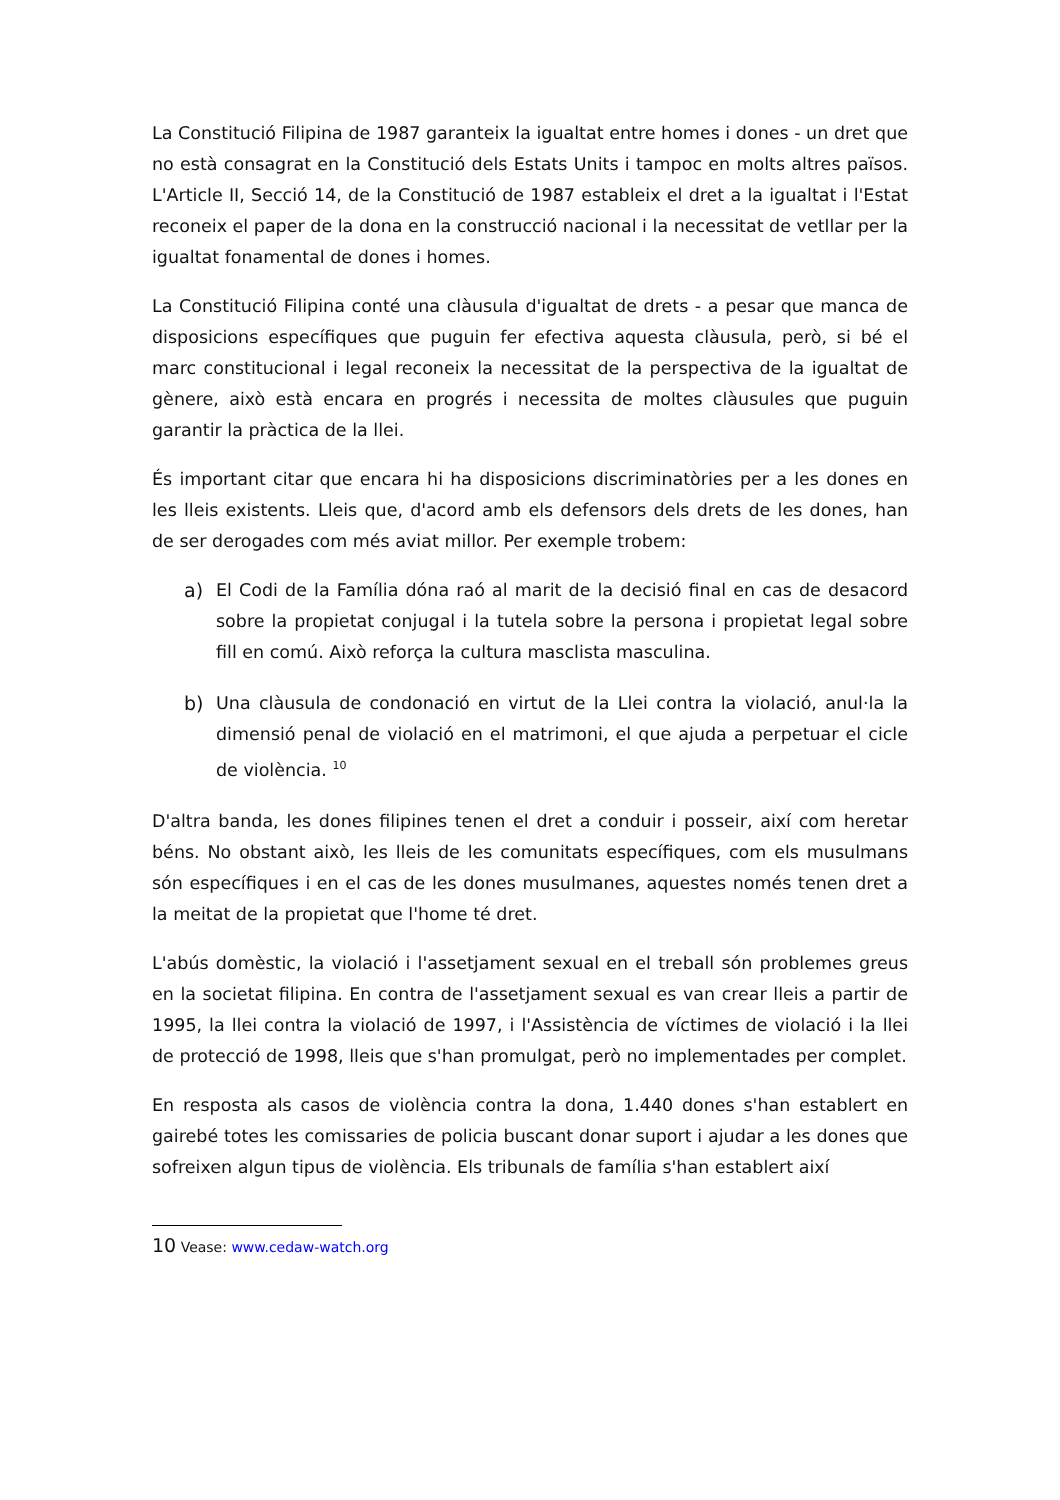La Constitució Filipina de 1987 garanteix la igualtat entre homes i dones - un dret que no està consagrat en la Constitució dels Estats Units i tampoc en molts altres països. L'Article II, Secció 14, de la Constitució de 1987 estableix el dret a la igualtat i l'Estat reconeix el paper de la dona en la construcció nacional i la necessitat de vetllar per la igualtat fonamental de dones i homes.
La Constitució Filipina conté una clàusula d'igualtat de drets - a pesar que manca de disposicions específiques que puguin fer efectiva aquesta clàusula, però, si bé el marc constitucional i legal reconeix la necessitat de la perspectiva de la igualtat de gènere, això està encara en progrés i necessita de moltes clàusules que puguin garantir la pràctica de la llei.
És important citar que encara hi ha disposicions discriminatòries per a les dones en les lleis existents. Lleis que, d'acord amb els defensors dels drets de les dones, han de ser derogades com més aviat millor. Per exemple trobem:
a) El Codi de la Família dóna raó al marit de la decisió final en cas de desacord sobre la propietat conjugal i la tutela sobre la persona i propietat legal sobre fill en comú. Això reforça la cultura masclista masculina.
b) Una clàusula de condonació en virtut de la Llei contra la violació, anul·la la dimensió penal de violació en el matrimoni, el que ajuda a perpetuar el cicle de violència. <sup>10</sup>
D'altra banda, les dones filipines tenen el dret a conduir i posseir, així com heretar béns. No obstant això, les lleis de les comunitats específiques, com els musulmans són específiques i en el cas de les dones musulmanes, aquestes només tenen dret a la meitat de la propietat que l'home té dret.
L'abús domèstic, la violació i l'assetjament sexual en el treball són problemes greus en la societat filipina. En contra de l'assetjament sexual es van crear lleis a partir de 1995, la llei contra la violació de 1997, i l'Assistència de víctimes de violació i la llei de protecció de 1998, lleis que s'han promulgat, però no implementades per complet.
En resposta als casos de violència contra la dona, 1.440 dones s'han establert en gairebé totes les comissaries de policia buscant donar suport i ajudar a les dones que sofreixen algun tipus de violència. Els tribunals de família s'han establert així
10 Vease: www.cedaw-watch.org